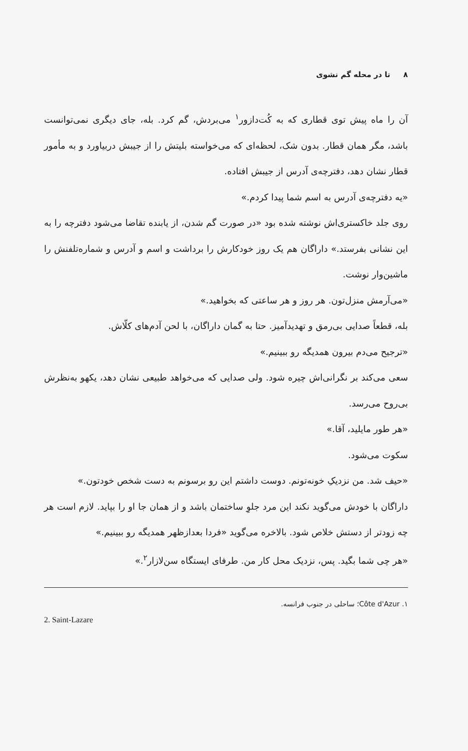۸ تا در محله گم نشوی
آن را ماه پیش توی قطاری که به کُت‌دازور<sup>۱</sup> می‌بردش، گم کرد. بله، جای دیگری نمی‌توانست باشد، مگر همان قطار. بدون شک، لحظه‌ای که می‌خواسته بلیتش را از جیبش دربیاورد و به مأمور قطار نشان دهد، دفترچه‌ی آدرس از جیبش افتاده.
«یه دفترچه‌ی آدرس به اسم شما پیدا کردم.»
روی جلد خاکستری‌اش نوشته شده بود «در صورت گم شدن، از یابنده تقاضا می‌شود دفترچه را به این نشانی بفرستد.» داراگان هم یک روز خودکارش را برداشت و اسم و آدرس و شماره‌تلفنش را ماشین‌وار نوشت.
«می‌آرمش منزل‌تون. هر روز و هر ساعتی که بخواهید.»
بله، قطعاً صدایی بی‌رمق و تهدیدآمیز. حتا به گمان داراگان، با لحن آدم‌های کلّاش.
«ترجیح می‌دم بیرون همدیگه رو ببینیم.»
سعی می‌کند بر نگرانی‌اش چیره شود. ولی صدایی که می‌خواهد طبیعی نشان دهد، یکهو به‌نظرش بی‌روح می‌رسد.
«هر طور مایلید، آقا.»
سکوت می‌شود.
«حیف شد. من نزدیکِ خونه‌تونم. دوست داشتم این رو برسونم به دست شخص خودتون.»
داراگان با خودش می‌گوید نکند این مرد جلوِ ساختمان باشد و از همان جا او را بپاید. لازم است هر چه زودتر از دستش خلاص شود. بالاخره می‌گوید «فردا بعدازظهر همدیگه رو ببینیم.»
«هر چی شما بگید. پس، نزدیک محل کار من. طرفای ایستگاه سن‌لازار<sup>۲</sup>.»
۱. Côte d'Azur؛ ساحلی در جنوب فرانسه.
2. Saint-Lazare